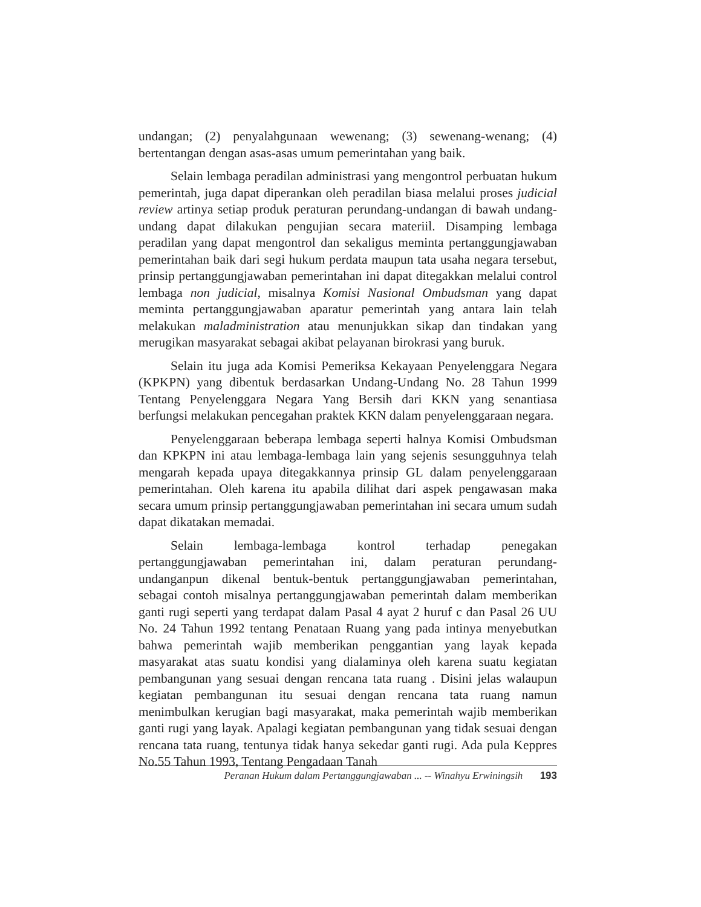undangan; (2) penyalahgunaan wewenang; (3) sewenang-wenang; (4) bertentangan dengan asas-asas umum pemerintahan yang baik.
Selain lembaga peradilan administrasi yang mengontrol perbuatan hukum pemerintah, juga dapat diperankan oleh peradilan biasa melalui proses judicial review artinya setiap produk peraturan perundang-undangan di bawah undang-undang dapat dilakukan pengujian secara materiil. Disamping lembaga peradilan yang dapat mengontrol dan sekaligus meminta pertanggungjawaban pemerintahan baik dari segi hukum perdata maupun tata usaha negara tersebut, prinsip pertanggungjawaban pemerintahan ini dapat ditegakkan melalui control lembaga non judicial, misalnya Komisi Nasional Ombudsman yang dapat meminta pertanggungjawaban aparatur pemerintah yang antara lain telah melakukan maladministration atau menunjukkan sikap dan tindakan yang merugikan masyarakat sebagai akibat pelayanan birokrasi yang buruk.
Selain itu juga ada Komisi Pemeriksa Kekayaan Penyelenggara Negara (KPKPN) yang dibentuk berdasarkan Undang-Undang No. 28 Tahun 1999 Tentang Penyelenggara Negara Yang Bersih dari KKN yang senantiasa berfungsi melakukan pencegahan praktek KKN dalam penyelenggaraan negara.
Penyelenggaraan beberapa lembaga seperti halnya Komisi Ombudsman dan KPKPN ini atau lembaga-lembaga lain yang sejenis sesungguhnya telah mengarah kepada upaya ditegakkannya prinsip GL dalam penyelenggaraan pemerintahan. Oleh karena itu apabila dilihat dari aspek pengawasan maka secara umum prinsip pertanggungjawaban pemerintahan ini secara umum sudah dapat dikatakan memadai.
Selain lembaga-lembaga kontrol terhadap penegakan pertanggungjawaban pemerintahan ini, dalam peraturan perundang-undanganpun dikenal bentuk-bentuk pertanggungjawaban pemerintahan, sebagai contoh misalnya pertanggungjawaban pemerintah dalam memberikan ganti rugi seperti yang terdapat dalam Pasal 4 ayat 2 huruf c dan Pasal 26 UU No. 24 Tahun 1992 tentang Penataan Ruang yang pada intinya menyebutkan bahwa pemerintah wajib memberikan penggantian yang layak kepada masyarakat atas suatu kondisi yang dialaminya oleh karena suatu kegiatan pembangunan yang sesuai dengan rencana tata ruang . Disini jelas walaupun kegiatan pembangunan itu sesuai dengan rencana tata ruang namun menimbulkan kerugian bagi masyarakat, maka pemerintah wajib memberikan ganti rugi yang layak. Apalagi kegiatan pembangunan yang tidak sesuai dengan rencana tata ruang, tentunya tidak hanya sekedar ganti rugi. Ada pula Keppres No.55 Tahun 1993, Tentang Pengadaan Tanah
Peranan Hukum dalam Pertanggungjawaban ... -- Winahyu Erwiningsih 193